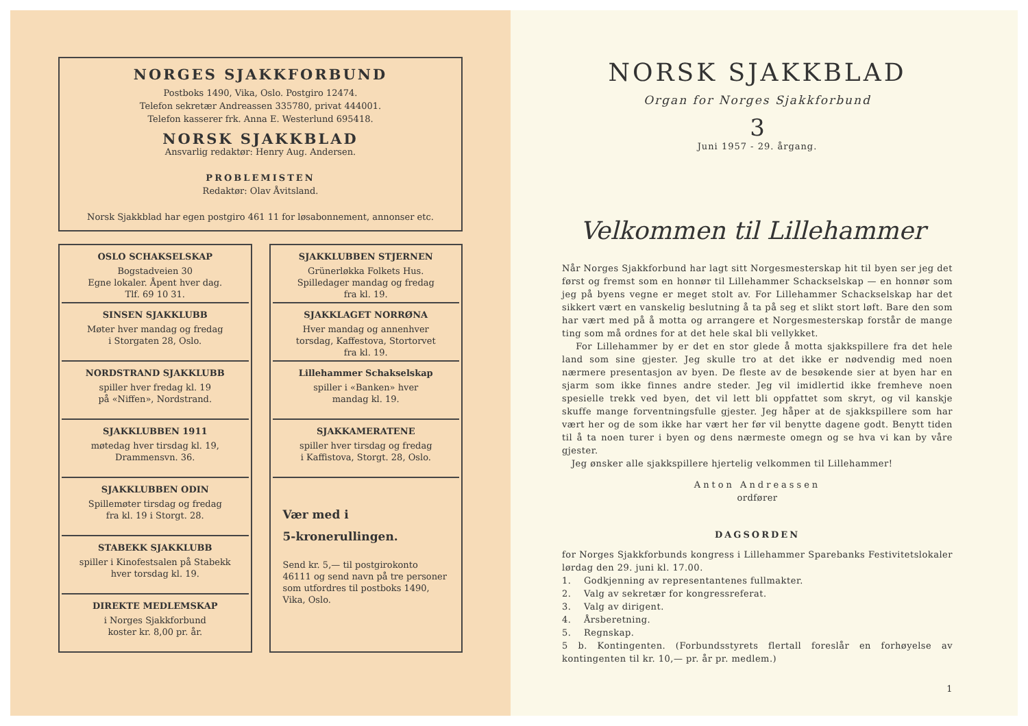NORGES SJAKKFORBUND
Postboks 1490, Vika, Oslo. Postgiro 12474.
Telefon sekretær Andreassen 335780, privat 444001.
Telefon kasserer frk. Anna E. Westerlund 695418.
NORSK SJAKKBLAD
Ansvarlig redaktør: Henry Aug. Andersen.
PROBLEMISTEN
Redaktør: Olav Åvitsland.
Norsk Sjakkblad har egen postgiro 461 11 for løsabonnement, annonser etc.
OSLO SCHAKSELSKAP
Bogstadveien 30
Egne lokaler. Åpent hver dag.
Tlf. 69 10 31.
SINSEN SJAKKLUBB
Møter hver mandag og fredag
i Storgaten 28, Oslo.
NORDSTRAND SJAKKLUBB
spiller hver fredag kl. 19
på «Niffen», Nordstrand.
SJAKKLUBBEN 1911
møtedag hver tirsdag kl. 19,
Drammensvn. 36.
SJAKKLUBBEN ODIN
Spillemøter tirsdag og fredag
fra kl. 19 i Storgt. 28.
STABEKK SJAKKLUBB
spiller i Kinofestsalen på Stabekk
hver torsdag kl. 19.
DIREKTE MEDLEMSKAP
i Norges Sjakkforbund
koster kr. 8,00 pr. år.
SJAKKLUBBEN STJERNEN
Grünerløkka Folkets Hus.
Spilledager mandag og fredag
fra kl. 19.
SJAKKLAGET NORRØNA
Hver mandag og annenhver
torsdag, Kaffestova, Stortorvet
fra kl. 19.
Lillehammer Schakselskap
spiller i «Banken» hver
mandag kl. 19.
SJAKKAMERATENE
spiller hver tirsdag og fredag
i Kaffistova, Storgt. 28, Oslo.
Vær med i
5-kronerullingen.
Send kr. 5,— til postgirokonto 46111 og send navn på tre personer som utfordres til postboks 1490, Vika, Oslo.
NORSK SJAKKBLAD
Organ for Norges Sjakkforbund
3
Juni 1957 - 29. årgang.
Velkommen til Lillehammer
Når Norges Sjakkforbund har lagt sitt Norgesmesterskap hit til byen ser jeg det først og fremst som en honnør til Lillehammer Schackselskap — en honnør som jeg på byens vegne er meget stolt av. For Lillehammer Schackselskap har det sikkert vært en vanskelig beslutning å ta på seg et slikt stort løft. Bare den som har vært med på å motta og arrangere et Norgesmesterskap forstår de mange ting som må ordnes for at det hele skal bli vellykket.
For Lillehammer by er det en stor glede å motta sjakkspillere fra det hele land som sine gjester. Jeg skulle tro at det ikke er nødvendig med noen nærmere presentasjon av byen. De fleste av de besøkende sier at byen har en sjarm som ikke finnes andre steder. Jeg vil imidlertid ikke fremheve noen spesielle trekk ved byen, det vil lett bli oppfattet som skryt, og vil kanskje skuffe mange forventningsfulle gjester. Jeg håper at de sjakkspillere som har vært her og de som ikke har vært her før vil benytte dagene godt. Benytt tiden til å ta noen turer i byen og dens nærmeste omegn og se hva vi kan by våre gjester.
Jeg ønsker alle sjakkspillere hjertelig velkommen til Lillehammer!
Anton Andreassen
ordfører
DAGSORDEN
for Norges Sjakkforbunds kongress i Lillehammer Sparebanks Festivitetslokaler lørdag den 29. juni kl. 17.00.
1. Godkjenning av representantenes fullmakter.
2. Valg av sekretær for kongressreferat.
3. Valg av dirigent.
4. Årsberetning.
5. Regnskap.
5 b. Kontingenten. (Forbundsstyrets flertall foreslår en forhøyelse av kontingenten til kr. 10,— pr. år pr. medlem.)
1